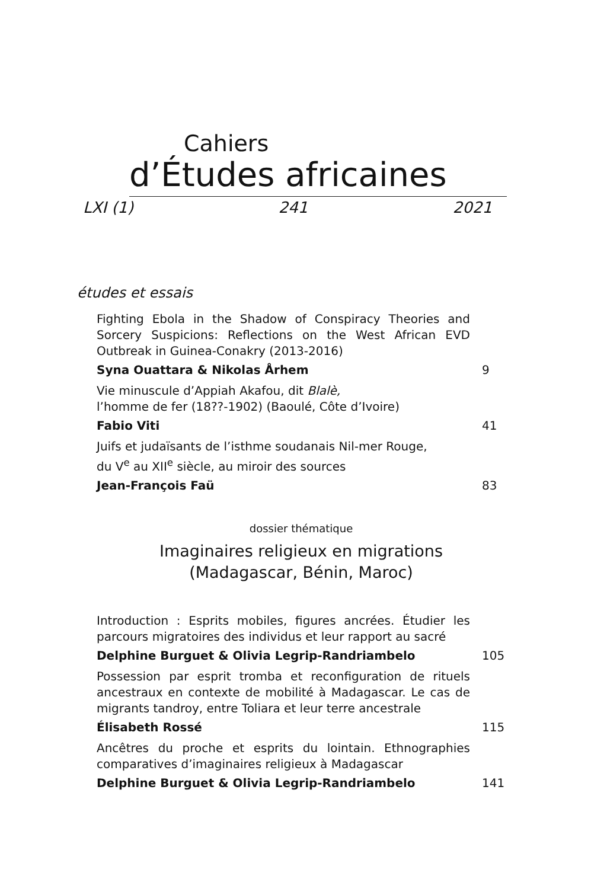Cahiers
d’Études africaines
LXI (1) 241 2021
études et essais
Fighting Ebola in the Shadow of Conspiracy Theories and Sorcery Suspicions: Reflections on the West African EVD Outbreak in Guinea-Conakry (2013-2016)
Syna Ouattara & Nikolas Århem 9
Vie minuscule d’Appiah Akafou, dit Blalè,
l’homme de fer (18??-1902) (Baoulé, Côte d’Ivoire)
Fabio Viti 41
Juifs et judaïsants de l’isthme soudanais Nil-mer Rouge,
du V<sup>e</sup> au XII<sup>e</sup> siècle, au miroir des sources
Jean-François Faü 83
dossier thématique
Imaginaires religieux en migrations
(Madagascar, Bénin, Maroc)
Introduction : Esprits mobiles, figures ancrées. Étudier les parcours migratoires des individus et leur rapport au sacré
Delphine Burguet & Olivia Legrip-Randriambelo 105
Possession par esprit tromba et reconfiguration de rituels ancestraux en contexte de mobilité à Madagascar. Le cas de migrants tandroy, entre Toliara et leur terre ancestrale
Élisabeth Rossé 115
Ancêtres du proche et esprits du lointain. Ethnographies comparatives d’imaginaires religieux à Madagascar
Delphine Burguet & Olivia Legrip-Randriambelo 141